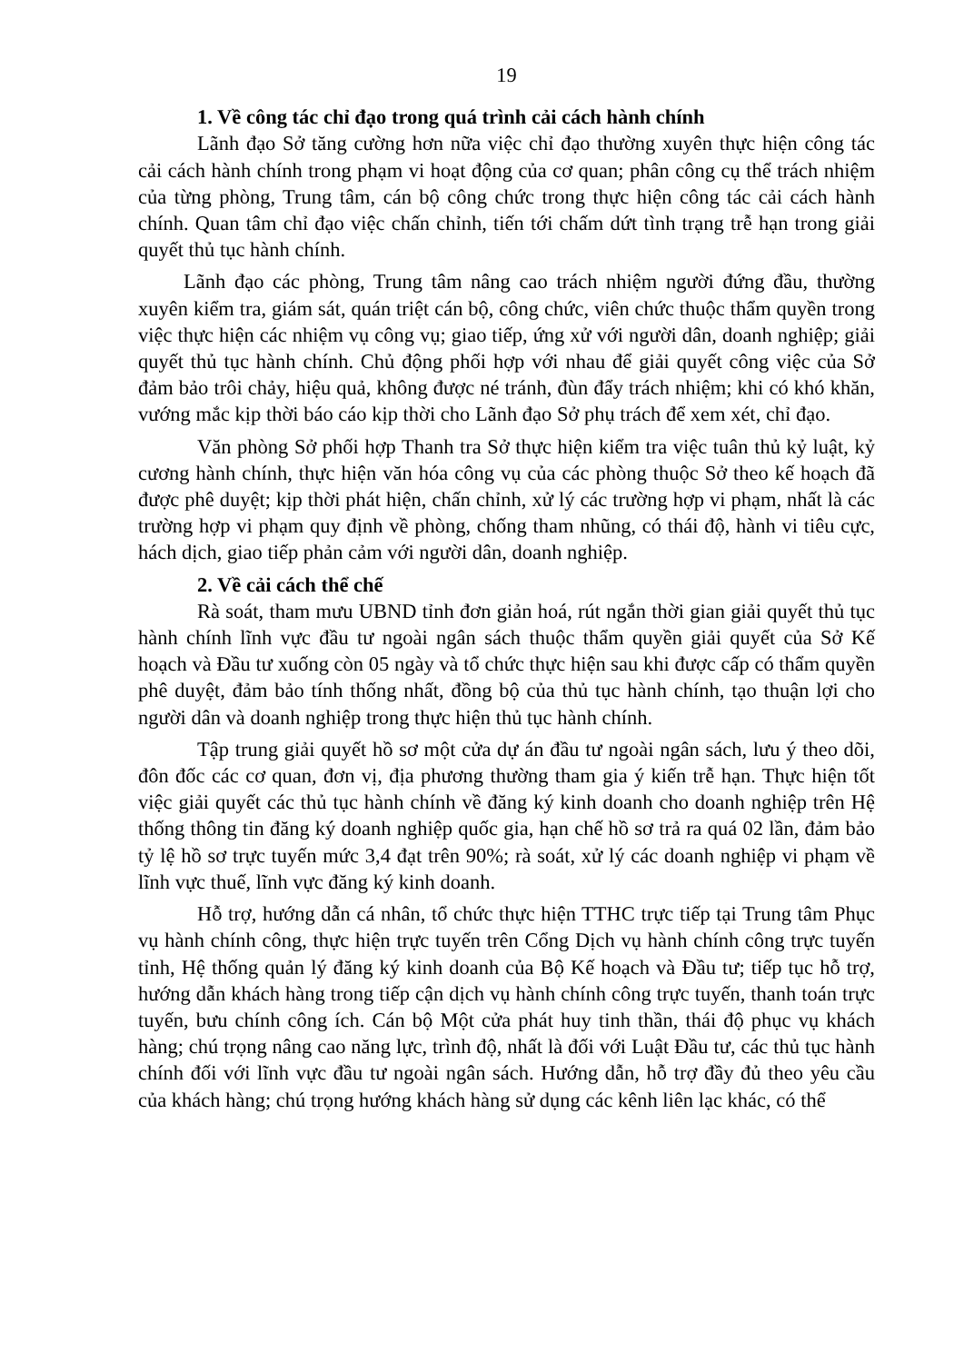19
1. Về công tác chỉ đạo trong quá trình cải cách hành chính
Lãnh đạo Sở tăng cường hơn nữa việc chỉ đạo thường xuyên thực hiện công tác cải cách hành chính trong phạm vi hoạt động của cơ quan; phân công cụ thể trách nhiệm của từng phòng, Trung tâm, cán bộ công chức trong thực hiện công tác cải cách hành chính. Quan tâm chỉ đạo việc chấn chỉnh, tiến tới chấm dứt tình trạng trễ hạn trong giải quyết thủ tục hành chính.
Lãnh đạo các phòng, Trung tâm nâng cao trách nhiệm người đứng đầu, thường xuyên kiểm tra, giám sát, quán triệt cán bộ, công chức, viên chức thuộc thẩm quyền trong việc thực hiện các nhiệm vụ công vụ; giao tiếp, ứng xử với người dân, doanh nghiệp; giải quyết thủ tục hành chính. Chủ động phối hợp với nhau để giải quyết công việc của Sở đảm bảo trôi chảy, hiệu quả, không được né tránh, đùn đẩy trách nhiệm; khi có khó khăn, vướng mắc kịp thời báo cáo kịp thời cho Lãnh đạo Sở phụ trách để xem xét, chỉ đạo.
Văn phòng Sở phối hợp Thanh tra Sở thực hiện kiểm tra việc tuân thủ kỷ luật, kỷ cương hành chính, thực hiện văn hóa công vụ của các phòng thuộc Sở theo kế hoạch đã được phê duyệt; kịp thời phát hiện, chấn chỉnh, xử lý các trường hợp vi phạm, nhất là các trường hợp vi phạm quy định về phòng, chống tham nhũng, có thái độ, hành vi tiêu cực, hách dịch, giao tiếp phản cảm với người dân, doanh nghiệp.
2. Về cải cách thể chế
Rà soát, tham mưu UBND tỉnh đơn giản hoá, rút ngắn thời gian giải quyết thủ tục hành chính lĩnh vực đầu tư ngoài ngân sách thuộc thẩm quyền giải quyết của Sở Kế hoạch và Đầu tư xuống còn 05 ngày và tổ chức thực hiện sau khi được cấp có thẩm quyền phê duyệt, đảm bảo tính thống nhất, đồng bộ của thủ tục hành chính, tạo thuận lợi cho người dân và doanh nghiệp trong thực hiện thủ tục hành chính.
Tập trung giải quyết hồ sơ một cửa dự án đầu tư ngoài ngân sách, lưu ý theo dõi, đôn đốc các cơ quan, đơn vị, địa phương thường tham gia ý kiến trễ hạn. Thực hiện tốt việc giải quyết các thủ tục hành chính về đăng ký kinh doanh cho doanh nghiệp trên Hệ thống thông tin đăng ký doanh nghiệp quốc gia, hạn chế hồ sơ trả ra quá 02 lần, đảm bảo tỷ lệ hồ sơ trực tuyến mức 3,4 đạt trên 90%; rà soát, xử lý các doanh nghiệp vi phạm về lĩnh vực thuế, lĩnh vực đăng ký kinh doanh.
Hỗ trợ, hướng dẫn cá nhân, tổ chức thực hiện TTHC trực tiếp tại Trung tâm Phục vụ hành chính công, thực hiện trực tuyến trên Cổng Dịch vụ hành chính công trực tuyến tỉnh, Hệ thống quản lý đăng ký kinh doanh của Bộ Kế hoạch và Đầu tư; tiếp tục hỗ trợ, hướng dẫn khách hàng trong tiếp cận dịch vụ hành chính công trực tuyến, thanh toán trực tuyến, bưu chính công ích. Cán bộ Một cửa phát huy tinh thần, thái độ phục vụ khách hàng; chú trọng nâng cao năng lực, trình độ, nhất là đối với Luật Đầu tư, các thủ tục hành chính đối với lĩnh vực đầu tư ngoài ngân sách. Hướng dẫn, hỗ trợ đầy đủ theo yêu cầu của khách hàng; chú trọng hướng khách hàng sử dụng các kênh liên lạc khác, có thể